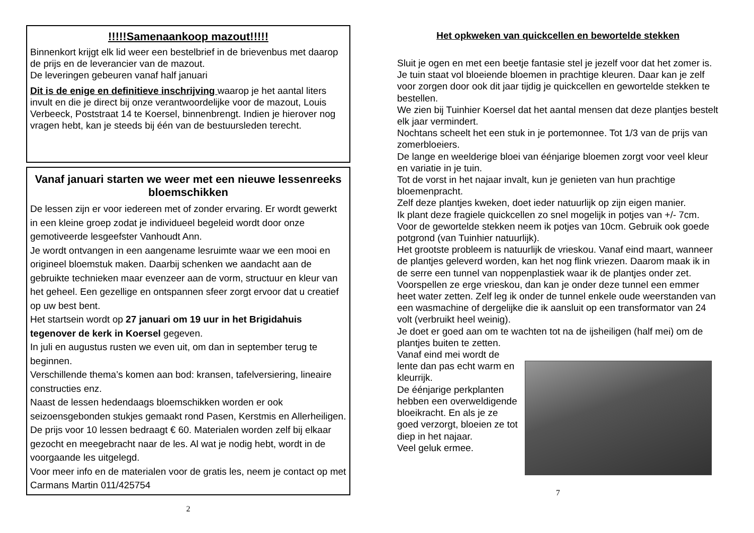!!!!!Samenaankoop mazout!!!!!
Binnenkort krijgt elk lid weer een bestelbrief in de brievenbus met daarop de prijs en de leverancier van de mazout.
De leveringen gebeuren vanaf half januari
Dit is de enige en definitieve inschrijving waarop je het aantal liters invult en die je direct bij onze verantwoordelijke voor de mazout, Louis Verbeeck, Poststraat 14 te Koersel, binnenbrengt. Indien je hierover nog vragen hebt, kan je steeds bij één van de bestuursleden terecht.
Vanaf januari starten we weer met een nieuwe lessenreeks bloemschikken
De lessen zijn er voor iedereen met of zonder ervaring. Er wordt gewerkt in een kleine groep zodat je individueel begeleid wordt door onze gemotiveerde lesgeefster Vanhoudt Ann.
Je wordt ontvangen in een aangename lesruimte waar we een mooi en origineel bloemstuk maken. Daarbij schenken we aandacht aan de gebruikte technieken maar evenzeer aan de vorm, structuur en kleur van het geheel. Een gezellige en ontspannen sfeer zorgt ervoor dat u creatief op uw best bent.
Het startsein wordt op 27 januari om 19 uur in het Brigidahuis tegenover de kerk in Koersel gegeven.
In juli en augustus rusten we even uit, om dan in september terug te beginnen.
Verschillende thema’s komen aan bod: kransen, tafelversiering, lineaire constructies enz.
Naast de lessen hedendaags bloemschikken worden er ook seizoensgebonden stukjes gemaakt rond Pasen, Kerstmis en Allerheiligen. De prijs voor 10 lessen bedraagt € 60. Materialen worden zelf bij elkaar gezocht en meegebracht naar de les. Al wat je nodig hebt, wordt in de voorgaande les uitgelegd.
Voor meer info en de materialen voor de gratis les, neem je contact op met Carmans Martin 011/425754
2
Het opkweken van quickcellen en bewortelde stekken
Sluit je ogen en met een beetje fantasie stel je jezelf voor dat het zomer is. Je tuin staat vol bloeiende bloemen in prachtige kleuren. Daar kan je zelf voor zorgen door ook dit jaar tijdig je quickcellen en gewortelde stekken te bestellen.
We zien bij Tuinhier Koersel dat het aantal mensen dat deze plantjes bestelt elk jaar vermindert.
Nochtans scheelt het een stuk in je portemonnee. Tot 1/3 van de prijs van zomerbloeiers.
De lange en weelderige bloei van éénjarige bloemen zorgt voor veel kleur en variatie in je tuin.
Tot de vorst in het najaar invalt, kun je genieten van hun prachtige bloemenpracht.
Zelf deze plantjes kweken, doet ieder natuurlijk op zijn eigen manier.
Ik plant deze fragiele quickcellen zo snel mogelijk in potjes van +/- 7cm. Voor de gewortelde stekken neem ik potjes van 10cm. Gebruik ook goede potgrond (van Tuinhier natuurlijk).
Het grootste probleem is natuurlijk de vrieskou. Vanaf eind maart, wanneer de plantjes geleverd worden, kan het nog flink vriezen. Daarom maak ik in de serre een tunnel van noppenplastiek waar ik de plantjes onder zet.
Voorspellen ze erge vrieskou, dan kan je onder deze tunnel een emmer heet water zetten. Zelf leg ik onder de tunnel enkele oude weerstanden van een wasmachine of dergelijke die ik aansluit op een transformator van 24 volt (verbruikt heel weinig).
Je doet er goed aan om te wachten tot na de ijsheiligen (half mei) om de plantjes buiten te zetten.
Vanaf eind mei wordt de lente dan pas echt warm en kleurrijk.
De éénjarige perkplanten hebben een overweldigende bloeikracht. En als je ze goed verzorgt, bloeien ze tot diep in het najaar.
Veel geluk ermee.
7